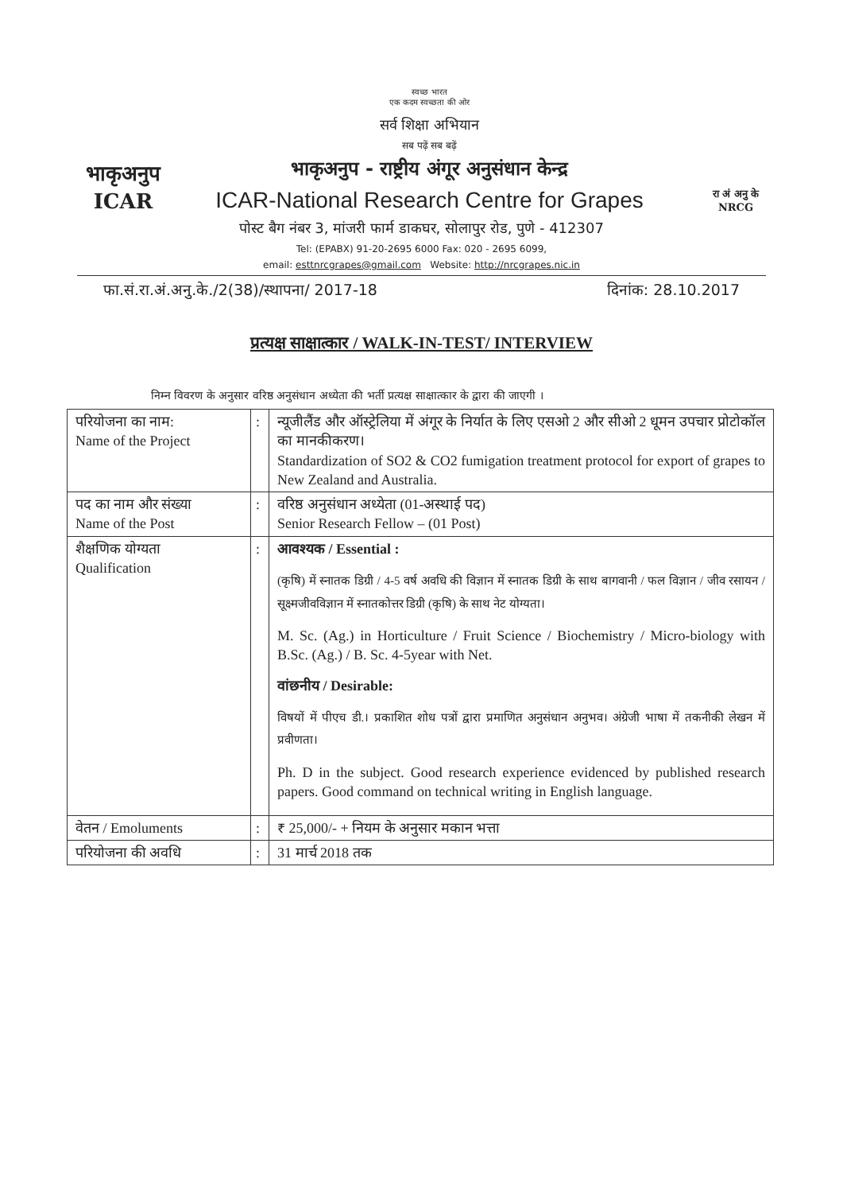भाकृअनुप
ICAR
स्वच्छ भारत
एक कदम स्वच्छता की ओर
सर्व शिक्षा अभियान
सब पढ़ें सब बढ़ें
भाकृअनुप - राष्ट्रीय अंगूर अनुसंधान केन्द्र
ICAR-National Research Centre for Grapes
रा अं अनु के
NRCG
पोस्ट बैग नंबर 3, मांजरी फार्म डाकघर, सोलापुर रोड, पुणे - 412307
Tel: (EPABX) 91-20-2695 6000 Fax: 020 - 2695 6099,
email: esttnrcgrapes@gmail.com Website: http://nrcgrapes.nic.in
फा.सं.रा.अं.अनु.के./2(38)/स्थापना/ 2017-18 दिनांक: 28.10.2017
प्रत्यक्ष साक्षात्कार / WALK-IN-TEST/ INTERVIEW
निम्न विवरण के अनुसार वरिष्ठ अनुसंधान अध्येता की भर्ती प्रत्यक्ष साक्षात्कार के द्वारा की जाएगी ।
| परियोजना का नाम: Name of the Project | : | न्यूजीलैंड और ऑस्ट्रेलिया में अंगूर के निर्यात के लिए एसओ 2 और सीओ 2 धूमन उपचार प्रोटोकॉल का मानकीकरण। Standardization of SO2 & CO2 fumigation treatment protocol for export of grapes to New Zealand and Australia. |
| पद का नाम और संख्या Name of the Post | : | वरिष्ठ अनुसंधान अध्येता (01-अस्थाई पद) Senior Research Fellow – (01 Post) |
| शैक्षणिक योग्यता Qualification | : | आवश्यक / Essential : (कृषि) में स्नातक डिग्री / 4-5 वर्ष अवधि की विज्ञान में स्नातक डिग्री के साथ बागवानी / फल विज्ञान / जीव रसायन / सूक्ष्मजीवविज्ञान में स्नातकोत्तर डिग्री (कृषि) के साथ नेट योग्यता। M. Sc. (Ag.) in Horticulture / Fruit Science / Biochemistry / Micro-biology with B.Sc. (Ag.) / B. Sc. 4-5year with Net. वांछनीय / Desirable: विषयों में पीएच डी.। प्रकाशित शोध पत्रों द्वारा प्रमाणित अनुसंधान अनुभव। अंग्रेजी भाषा में तकनीकी लेखन में प्रवीणता। Ph. D in the subject. Good research experience evidenced by published research papers. Good command on technical writing in English language. |
| वेतन / Emoluments | : | ₹ 25,000/- + नियम के अनुसार मकान भत्ता |
| परियोजना की अवधि | : | 31 मार्च 2018 तक |